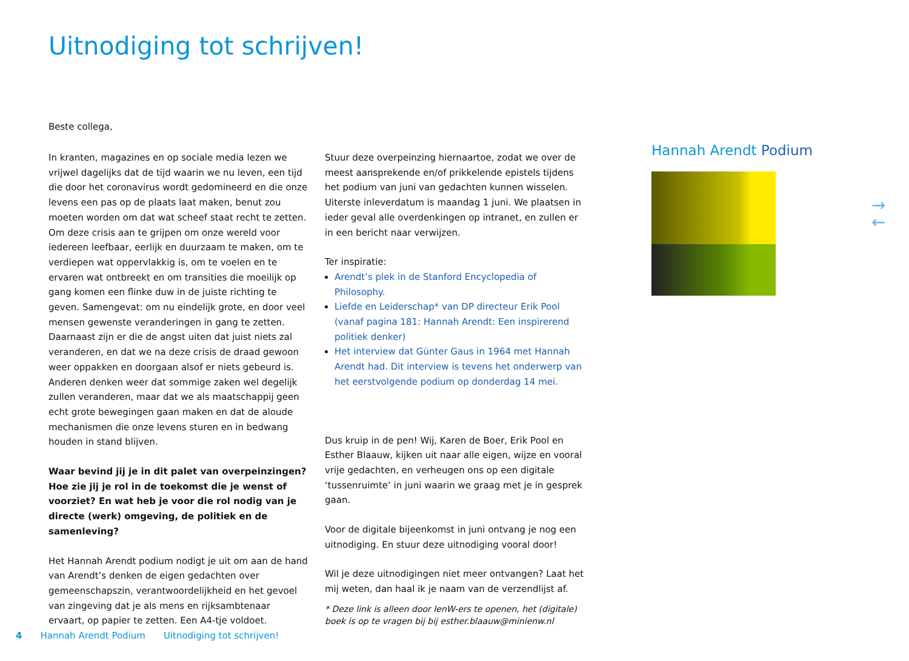Uitnodiging tot schrijven!
Beste collega,
In kranten, magazines en op sociale media lezen we vrijwel dagelijks dat de tijd waarin we nu leven, een tijd die door het coronavirus wordt gedomineerd en die onze levens een pas op de plaats laat maken, benut zou moeten worden om dat wat scheef staat recht te zetten. Om deze crisis aan te grijpen om onze wereld voor iedereen leefbaar, eerlijk en duurzaam te maken, om te verdiepen wat oppervlakkig is, om te voelen en te ervaren wat ontbreekt en om transities die moeilijk op gang komen een flinke duw in de juiste richting te geven. Samengevat: om nu eindelijk grote, en door veel mensen gewenste veranderingen in gang te zetten. Daarnaast zijn er die de angst uiten dat juist niets zal veranderen, en dat we na deze crisis de draad gewoon weer oppakken en doorgaan alsof er niets gebeurd is. Anderen denken weer dat sommige zaken wel degelijk zullen veranderen, maar dat we als maatschappij geen echt grote bewegingen gaan maken en dat de aloude mechanismen die onze levens sturen en in bedwang houden in stand blijven.
Waar bevind jij je in dit palet van overpeinzingen? Hoe zie jij je rol in de toekomst die je wenst of voorziet? En wat heb je voor die rol nodig van je directe (werk) omgeving, de politiek en de samenleving?
Het Hannah Arendt podium nodigt je uit om aan de hand van Arendt’s denken de eigen gedachten over gemeenschapszin, verantwoordelijkheid en het gevoel van zingeving dat je als mens en rijksambtenaar ervaart, op papier te zetten. Een A4-tje voldoet.
Stuur deze overpeinzing hiernaartoe, zodat we over de meest aansprekende en/of prikkelende epistels tijdens het podium van juni van gedachten kunnen wisselen. Uiterste inleverdatum is maandag 1 juni. We plaatsen in ieder geval alle overdenkingen op intranet, en zullen er in een bericht naar verwijzen.
Ter inspiratie:
Arendt’s plek in de Stanford Encyclopedia of Philosophy.
Liefde en Leiderschap* van DP directeur Erik Pool (vanaf pagina 181: Hannah Arendt: Een inspirerend politiek denker)
Het interview dat Günter Gaus in 1964 met Hannah Arendt had. Dit interview is tevens het onderwerp van het eerstvolgende podium op donderdag 14 mei.
Dus kruip in de pen! Wij, Karen de Boer, Erik Pool en Esther Blaauw, kijken uit naar alle eigen, wijze en vooral vrije gedachten, en verheugen ons op een digitale ‘tussenruimte’ in juni waarin we graag met je in gesprek gaan.
Voor de digitale bijeenkomst in juni ontvang je nog een uitnodiging. En stuur deze uitnodiging vooral door!
Wil je deze uitnodigingen niet meer ontvangen? Laat het mij weten, dan haal ik je naam van de verzendlijst af.
* Deze link is alleen door IenW-ers te openen, het (digitale) boek is op te vragen bij bij esther.blaauw@minienw.nl
Hannah Arendt Podium
→
←
4 Hannah Arendt Podium Uitnodiging tot schrijven!